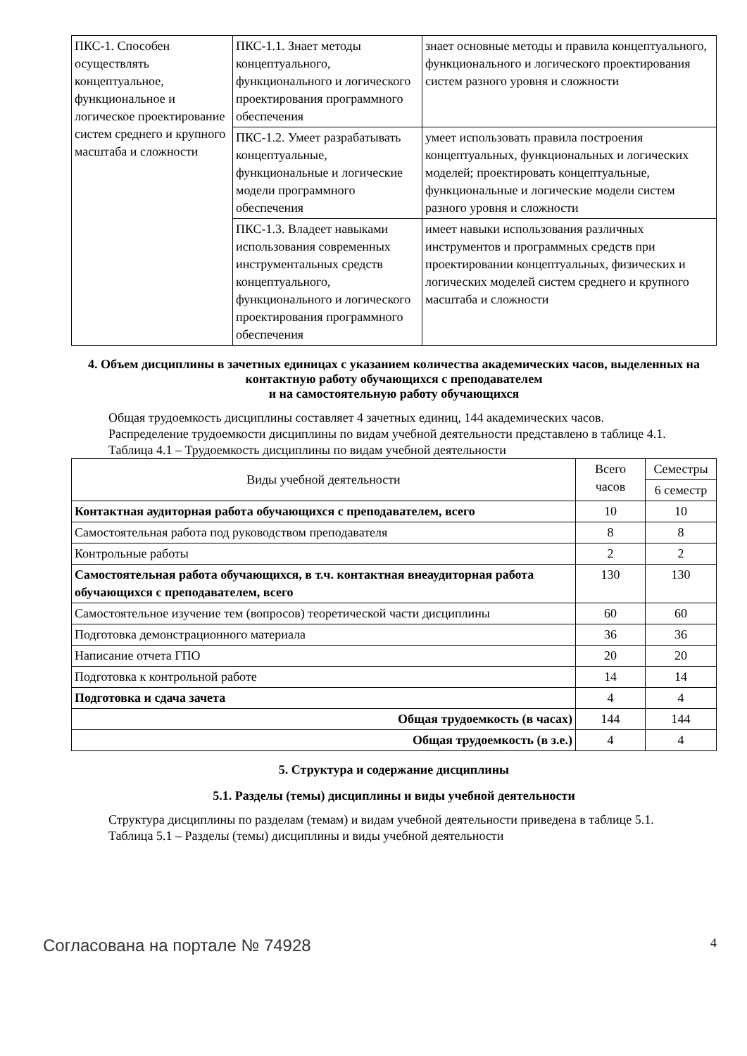| ПКС-1. Способен осуществлять концептуальное, функциональное и логическое проектирование систем среднего и крупного масштаба и сложности | ПКС-1.1. Знает методы концептуального, функционального и логического проектирования программного обеспечения | знает основные методы и правила концептуального, функционального и логического проектирования систем разного уровня и сложности |
| | ПКС-1.2. Умеет разрабатывать концептуальные, функциональные и логические модели программного обеспечения | умеет использовать правила построения концептуальных, функциональных и логических моделей; проектировать концептуальные, функциональные и логические модели систем разного уровня и сложности |
| | ПКС-1.3. Владеет навыками использования современных инструментальных средств концептуального, функционального и логического проектирования программного обеспечения | имеет навыки использования различных инструментов и программных средств при проектировании концептуальных, физических и логических моделей систем среднего и крупного масштаба и сложности |
4. Объем дисциплины в зачетных единицах с указанием количества академических часов, выделенных на контактную работу обучающихся с преподавателем
и на самостоятельную работу обучающихся
Общая трудоемкость дисциплины составляет 4 зачетных единиц, 144 академических часов.
Распределение трудоемкости дисциплины по видам учебной деятельности представлено в таблице 4.1.
Таблица 4.1 – Трудоемкость дисциплины по видам учебной деятельности
| Виды учебной деятельности | Всего часов | Семестры |
| --- | --- | --- |
| | | 6 семестр |
| Контактная аудиторная работа обучающихся с преподавателем, всего | 10 | 10 |
| Самостоятельная работа под руководством преподавателя | 8 | 8 |
| Контрольные работы | 2 | 2 |
| Самостоятельная работа обучающихся, в т.ч. контактная внеаудиторная работа обучающихся с преподавателем, всего | 130 | 130 |
| Самостоятельное изучение тем (вопросов) теоретической части дисциплины | 60 | 60 |
| Подготовка демонстрационного материала | 36 | 36 |
| Написание отчета ГПО | 20 | 20 |
| Подготовка к контрольной работе | 14 | 14 |
| Подготовка и сдача зачета | 4 | 4 |
| Общая трудоемкость (в часах) | 144 | 144 |
| Общая трудоемкость (в з.е.) | 4 | 4 |
5. Структура и содержание дисциплины
5.1. Разделы (темы) дисциплины и виды учебной деятельности
Структура дисциплины по разделам (темам) и видам учебной деятельности приведена в таблице 5.1.
Таблица 5.1 – Разделы (темы) дисциплины и виды учебной деятельности
Согласована на портале № 74928 4